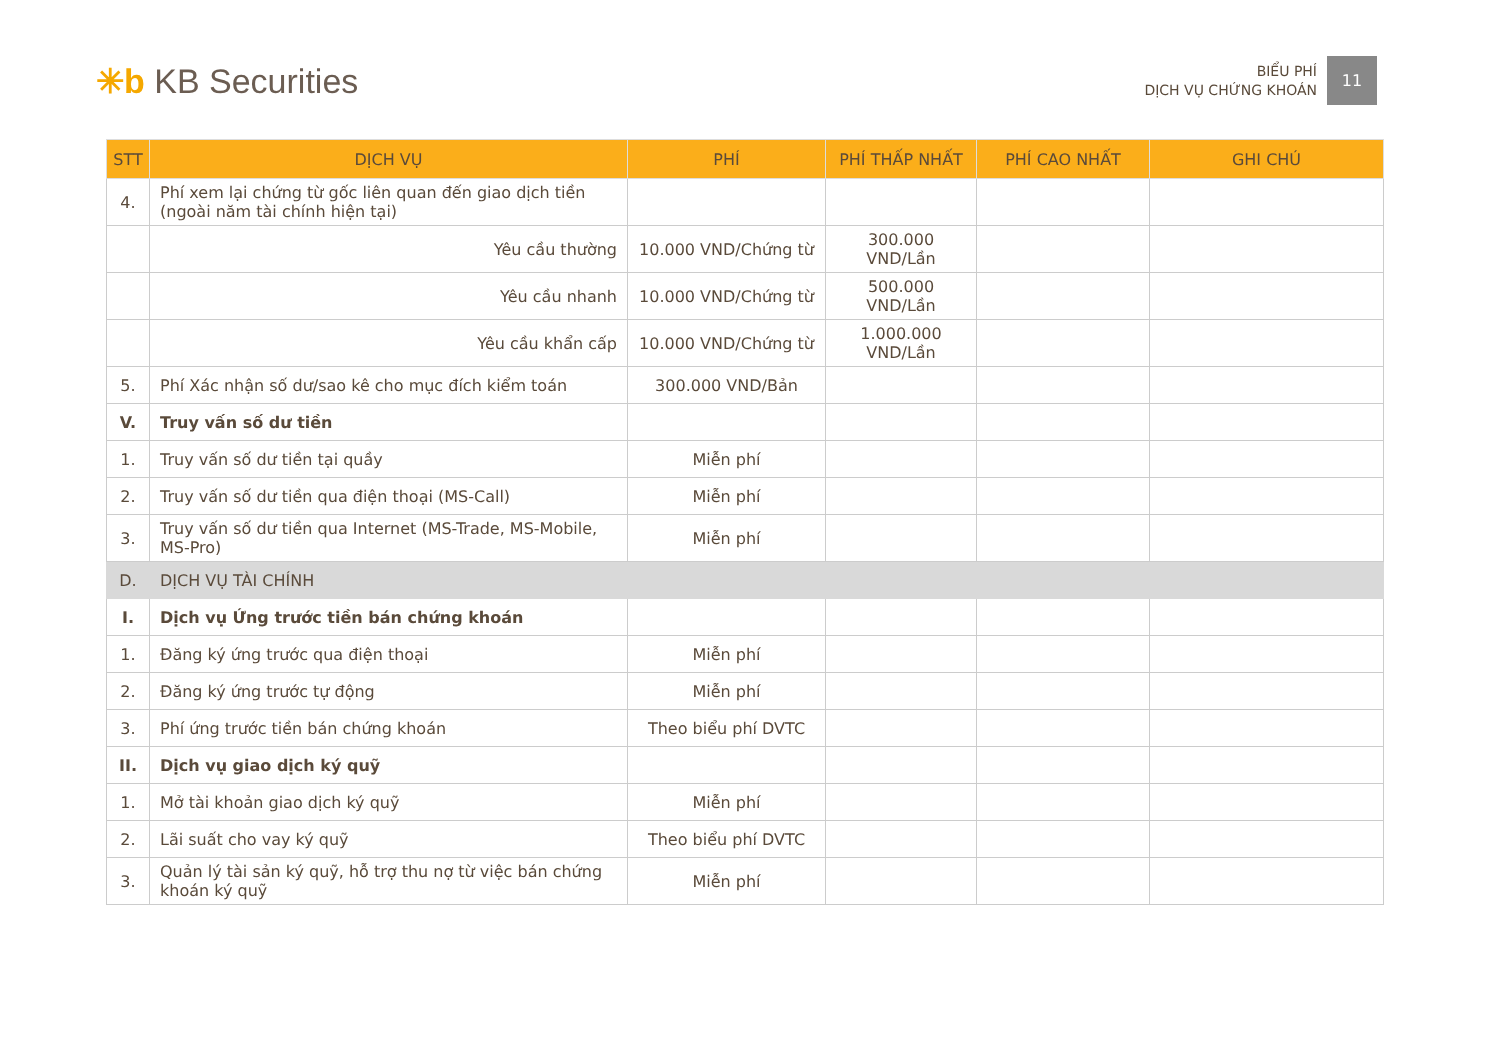✳b KB Securities
BIỂU PHÍ
DỊCH VỤ CHỨNG KHOÁN
11
| STT | DỊCH VỤ | PHÍ | PHÍ THẤP NHẤT | PHÍ CAO NHẤT | GHI CHÚ |
| --- | --- | --- | --- | --- | --- |
| 4. | Phí xem lại chứng từ gốc liên quan đến giao dịch tiền (ngoài năm tài chính hiện tại) | | | | |
| | Yêu cầu thường | 10.000 VND/Chứng từ | 300.000 VND/Lần | | |
| | Yêu cầu nhanh | 10.000 VND/Chứng từ | 500.000 VND/Lần | | |
| | Yêu cầu khẩn cấp | 10.000 VND/Chứng từ | 1.000.000 VND/Lần | | |
| 5. | Phí Xác nhận số dư/sao kê cho mục đích kiểm toán | 300.000 VND/Bản | | | |
| V. | Truy vấn số dư tiền | | | | |
| 1. | Truy vấn số dư tiền tại quầy | Miễn phí | | | |
| 2. | Truy vấn số dư tiền qua điện thoại (MS-Call) | Miễn phí | | | |
| 3. | Truy vấn số dư tiền qua Internet (MS-Trade, MS-Mobile, MS-Pro) | Miễn phí | | | |
| D. | DỊCH VỤ TÀI CHÍNH | | | | |
| I. | Dịch vụ Ứng trước tiền bán chứng khoán | | | | |
| 1. | Đăng ký ứng trước qua điện thoại | Miễn phí | | | |
| 2. | Đăng ký ứng trước tự động | Miễn phí | | | |
| 3. | Phí ứng trước tiền bán chứng khoán | Theo biểu phí DVTC | | | |
| II. | Dịch vụ giao dịch ký quỹ | | | | |
| 1. | Mở tài khoản giao dịch ký quỹ | Miễn phí | | | |
| 2. | Lãi suất cho vay ký quỹ | Theo biểu phí DVTC | | | |
| 3. | Quản lý tài sản ký quỹ, hỗ trợ thu nợ từ việc bán chứng khoán ký quỹ | Miễn phí | | | |